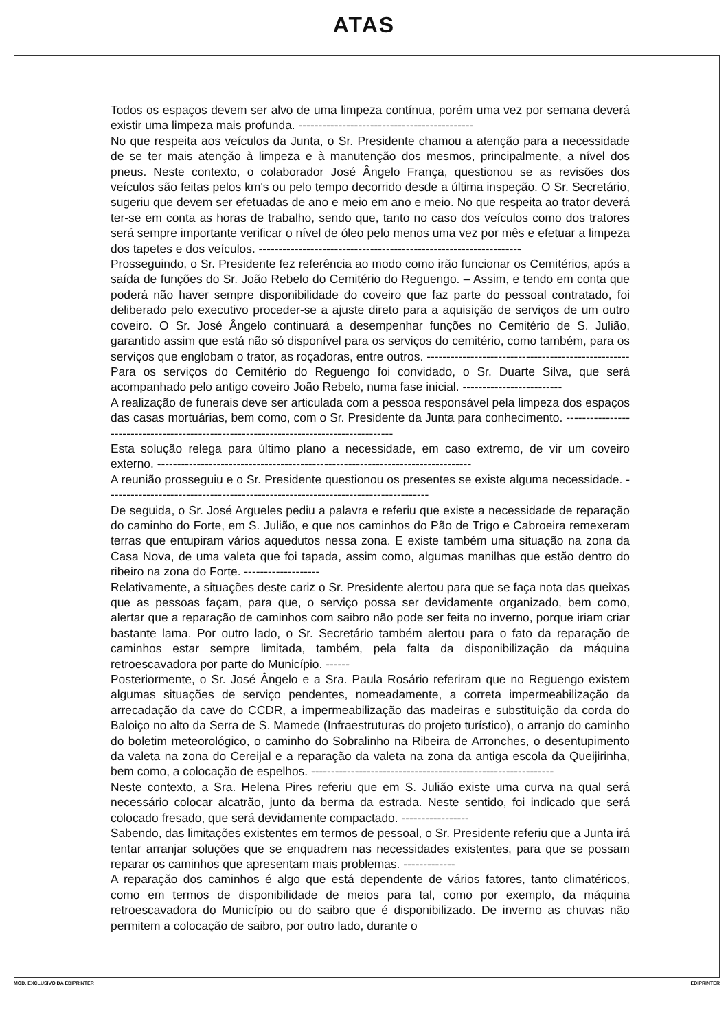ATAS
Todos os espaços devem ser alvo de uma limpeza contínua, porém uma vez por semana deverá existir uma limpeza mais profunda. --------------------------------------------
No que respeita aos veículos da Junta, o Sr. Presidente chamou a atenção para a necessidade de se ter mais atenção à limpeza e à manutenção dos mesmos, principalmente, a nível dos pneus. Neste contexto, o colaborador José Ângelo França, questionou se as revisões dos veículos são feitas pelos km's ou pelo tempo decorrido desde a última inspeção. O Sr. Secretário, sugeriu que devem ser efetuadas de ano e meio em ano e meio. No que respeita ao trator deverá ter-se em conta as horas de trabalho, sendo que, tanto no caso dos veículos como dos tratores será sempre importante verificar o nível de óleo pelo menos uma vez por mês e efetuar a limpeza dos tapetes e dos veículos. ------------------------------------------------------------------
Prosseguindo, o Sr. Presidente fez referência ao modo como irão funcionar os Cemitérios, após a saída de funções do Sr. João Rebelo do Cemitério do Reguengo. – Assim, e tendo em conta que poderá não haver sempre disponibilidade do coveiro que faz parte do pessoal contratado, foi deliberado pelo executivo proceder-se a ajuste direto para a aquisição de serviços de um outro coveiro. O Sr. José Ângelo continuará a desempenhar funções no Cemitério de S. Julião, garantido assim que está não só disponível para os serviços do cemitério, como também, para os serviços que englobam o trator, as roçadoras, entre outros. ---------------------------------------------------
Para os serviços do Cemitério do Reguengo foi convidado, o Sr. Duarte Silva, que será acompanhado pelo antigo coveiro João Rebelo, numa fase inicial. -------------------------
A realização de funerais deve ser articulada com a pessoa responsável pela limpeza dos espaços das casas mortuárias, bem como, com o Sr. Presidente da Junta para conhecimento. ---------------------------------------------------------------------------------------
Esta solução relega para último plano a necessidade, em caso extremo, de vir um coveiro externo. -------------------------------------------------------------------------------
A reunião prosseguiu e o Sr. Presidente questionou os presentes se existe alguma necessidade. ---------------------------------------------------------------------------------
De seguida, o Sr. José Argueles pediu a palavra e referiu que existe a necessidade de reparação do caminho do Forte, em S. Julião, e que nos caminhos do Pão de Trigo e Cabroeira remexeram terras que entupiram vários aquedutos nessa zona. E existe também uma situação na zona da Casa Nova, de uma valeta que foi tapada, assim como, algumas manilhas que estão dentro do ribeiro na zona do Forte. -------------------
Relativamente, a situações deste cariz o Sr. Presidente alertou para que se faça nota das queixas que as pessoas façam, para que, o serviço possa ser devidamente organizado, bem como, alertar que a reparação de caminhos com saibro não pode ser feita no inverno, porque iriam criar bastante lama. Por outro lado, o Sr. Secretário também alertou para o fato da reparação de caminhos estar sempre limitada, também, pela falta da disponibilização da máquina retroescavadora por parte do Município. ------
Posteriormente, o Sr. José Ângelo e a Sra. Paula Rosário referiram que no Reguengo existem algumas situações de serviço pendentes, nomeadamente, a correta impermeabilização da arrecadação da cave do CCDR, a impermeabilização das madeiras e substituição da corda do Baloiço no alto da Serra de S. Mamede (Infraestruturas do projeto turístico), o arranjo do caminho do boletim meteorológico, o caminho do Sobralinho na Ribeira de Arronches, o desentupimento da valeta na zona do Cereijal e a reparação da valeta na zona da antiga escola da Queijirinha, bem como, a colocação de espelhos. -------------------------------------------------------------
Neste contexto, a Sra. Helena Pires referiu que em S. Julião existe uma curva na qual será necessário colocar alcatrão, junto da berma da estrada. Neste sentido, foi indicado que será colocado fresado, que será devidamente compactado. -----------------
Sabendo, das limitações existentes em termos de pessoal, o Sr. Presidente referiu que a Junta irá tentar arranjar soluções que se enquadrem nas necessidades existentes, para que se possam reparar os caminhos que apresentam mais problemas. -------------
A reparação dos caminhos é algo que está dependente de vários fatores, tanto climatéricos, como em termos de disponibilidade de meios para tal, como por exemplo, da máquina retroescavadora do Município ou do saibro que é disponibilizado. De inverno as chuvas não permitem a colocação de saibro, por outro lado, durante o
MOD. EXCLUSIVO DA EDIPRINTER EDIPRINTER